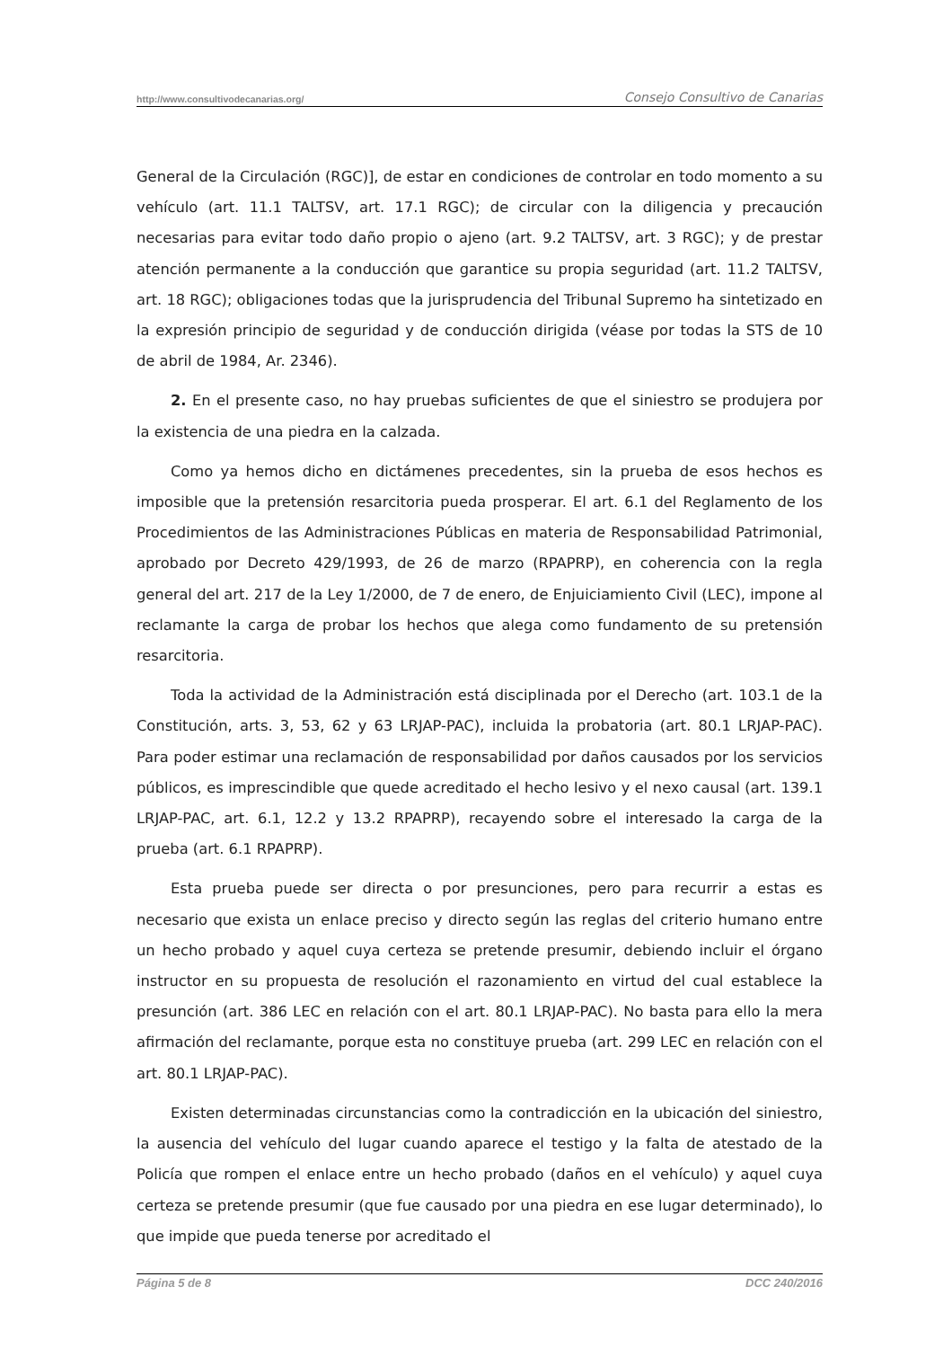http://www.consultivodecanarias.org/ Consejo Consultivo de Canarias
General de la Circulación (RGC)], de estar en condiciones de controlar en todo momento a su vehículo (art. 11.1 TALTSV, art. 17.1 RGC); de circular con la diligencia y precaución necesarias para evitar todo daño propio o ajeno (art. 9.2 TALTSV, art. 3 RGC); y de prestar atención permanente a la conducción que garantice su propia seguridad (art. 11.2 TALTSV, art. 18 RGC); obligaciones todas que la jurisprudencia del Tribunal Supremo ha sintetizado en la expresión principio de seguridad y de conducción dirigida (véase por todas la STS de 10 de abril de 1984, Ar. 2346).
2. En el presente caso, no hay pruebas suficientes de que el siniestro se produjera por la existencia de una piedra en la calzada.
Como ya hemos dicho en dictámenes precedentes, sin la prueba de esos hechos es imposible que la pretensión resarcitoria pueda prosperar. El art. 6.1 del Reglamento de los Procedimientos de las Administraciones Públicas en materia de Responsabilidad Patrimonial, aprobado por Decreto 429/1993, de 26 de marzo (RPAPRP), en coherencia con la regla general del art. 217 de la Ley 1/2000, de 7 de enero, de Enjuiciamiento Civil (LEC), impone al reclamante la carga de probar los hechos que alega como fundamento de su pretensión resarcitoria.
Toda la actividad de la Administración está disciplinada por el Derecho (art. 103.1 de la Constitución, arts. 3, 53, 62 y 63 LRJAP-PAC), incluida la probatoria (art. 80.1 LRJAP-PAC). Para poder estimar una reclamación de responsabilidad por daños causados por los servicios públicos, es imprescindible que quede acreditado el hecho lesivo y el nexo causal (art. 139.1 LRJAP-PAC, art. 6.1, 12.2 y 13.2 RPAPRP), recayendo sobre el interesado la carga de la prueba (art. 6.1 RPAPRP).
Esta prueba puede ser directa o por presunciones, pero para recurrir a estas es necesario que exista un enlace preciso y directo según las reglas del criterio humano entre un hecho probado y aquel cuya certeza se pretende presumir, debiendo incluir el órgano instructor en su propuesta de resolución el razonamiento en virtud del cual establece la presunción (art. 386 LEC en relación con el art. 80.1 LRJAP-PAC). No basta para ello la mera afirmación del reclamante, porque esta no constituye prueba (art. 299 LEC en relación con el art. 80.1 LRJAP-PAC).
Existen determinadas circunstancias como la contradicción en la ubicación del siniestro, la ausencia del vehículo del lugar cuando aparece el testigo y la falta de atestado de la Policía que rompen el enlace entre un hecho probado (daños en el vehículo) y aquel cuya certeza se pretende presumir (que fue causado por una piedra en ese lugar determinado), lo que impide que pueda tenerse por acreditado el
Página 5 de 8 DCC 240/2016